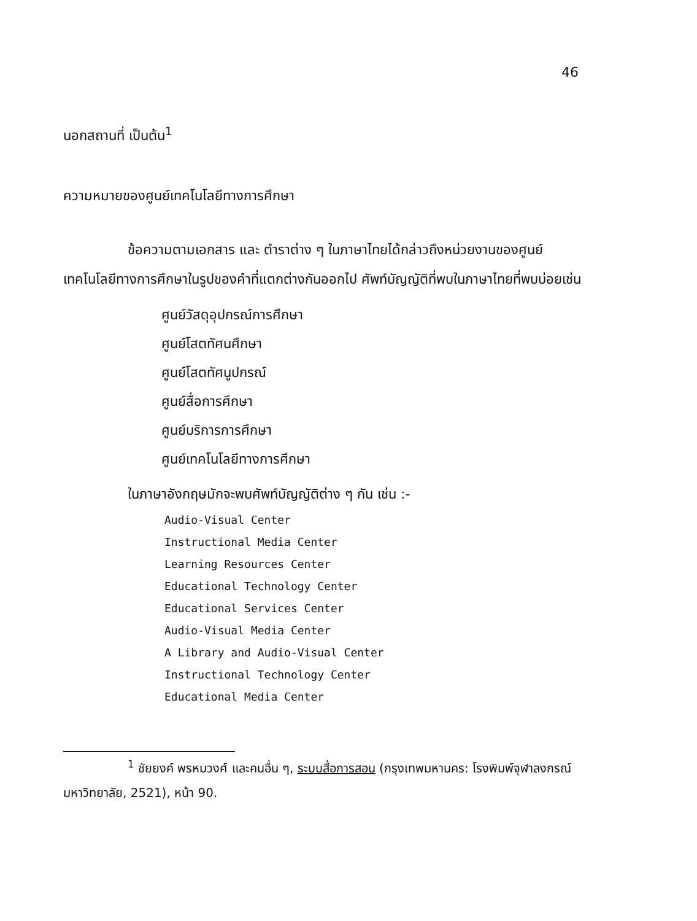46
นอกสถานที่ เป็นต้น<sup>1</sup>
ความหมายของศูนย์เทคโนโลยีทางการศึกษา
ข้อความตามเอกสาร และ ตำราต่าง ๆ ในภาษาไทยได้กล่าวถึงหน่วยงานของศูนย์เทคโนโลยีทางการศึกษาในรูปของคำที่แตกต่างกันออกไป ศัพท์บัญญัติที่พบในภาษาไทยที่พบบ่อยเช่น
ศูนย์วัสดุอุปกรณ์การศึกษา
ศูนย์โสตทัศนศึกษา
ศูนย์โสตทัศนูปกรณ์
ศูนย์สื่อการศึกษา
ศูนย์บริการการศึกษา
ศูนย์เทคโนโลยีทางการศึกษา
ในภาษาอังกฤษมักจะพบศัพท์บัญญัติต่าง ๆ กัน เช่น :-
Audio-Visual Center
Instructional Media Center
Learning Resources Center
Educational Technology Center
Educational Services Center
Audio-Visual Media Center
A Library and Audio-Visual Center
Instructional Technology Center
Educational Media Center
<sup>1</sup> ชัยยงค์ พรหมวงศ์ และคนอื่น ๆ, ระบบสื่อการสอน (กรุงเทพมหานคร: โรงพิมพ์จุฬาลงกรณ์มหาวิทยาลัย, 2521), หน้า 90.